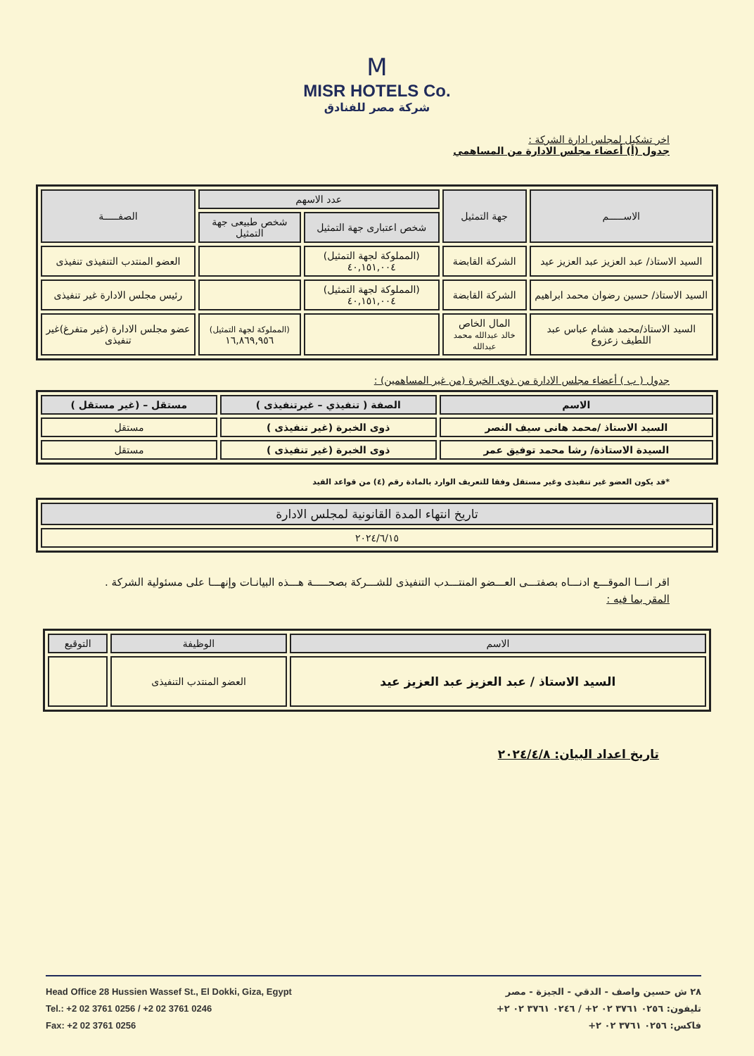M
MISR HOTELS Co.
شركة مصر للفنادق
اخر تشكيل لمجلس ادارة الشركة :
جدول (أ) أعضاء مجلس الادارة من المساهمي
| الاســـــم | جهة التمثيل | عدد الاسهم | | الصفـــــة |
| --- | --- | --- | --- | --- |
| | | شخص اعتبارى جهة التمثيل | شخص طبيعى جهة التمثيل | |
| السيد الاستاذ/ عبد العزيز عبد العزيز عيد | الشركة القابضة | (المملوكة لجهة التمثيل) ٤٠,١٥١,٠٠٤ | | العضو المنتدب التنفيذى تنفيذى |
| السيد الاستاذ/ حسين رضوان محمد ابراهيم | الشركة القابضة | (المملوكة لجهة التمثيل) ٤٠,١٥١,٠٠٤ | | رئيس مجلس الادارة غير تنفيذى |
| السيد الاستاذ/محمد هشام عباس عبد اللطيف زعزوع | المال الخاص خالد عبدالله محمد عبدالله | | (المملوكة لجهة التمثيل) ١٦,٨٦٩,٩٥٦ | عضو مجلس الادارة (غير متفرغ)غير تنفيذى |
جدول ( ب ) أعضاء مجلس الادارة من ذوى الخبرة (من غير المساهمين) :
| الاسم | الصفة ( تنفيذي – غيرتنفيذى ) | مستقل – (غير مستقل ) |
| --- | --- | --- |
| السيد الاستاذ /محمد هانى سيف النصر | ذوى الخبرة (غير تنفيذى ) | مستقل |
| السيدة الاستاذة/ رشا محمد توفيق عمر | ذوى الخبرة (غير تنفيذى ) | مستقل |
*قد يكون العضو غير تنفيذى وغير مستقل وفقا للتعريف الوارد بالمادة رقم (٤) من قواعد القيد
| تاريخ انتهاء المدة القانونية لمجلس الادارة |
| --- |
| ٢٠٢٤/٦/١٥ |
اقر انـــا الموقـــع ادنـــاه بصفتـــى العـــضو المنتـــدب التنفيذى للشـــركة بصحـــــة هـــذه البيانـات وإنهـــا على مسئولية الشركة .
المقر بما فيه :
| الاسم | الوظيفة | التوقيع |
| --- | --- | --- |
| السيد الاستاذ / عبد العزيز عبد العزيز عيد | العضو المنتدب التنفيذى | |
تاريخ اعداد البيان: ٢٠٢٤/٤/٨
Head Office 28 Hussien Wassef St., El Dokki, Giza, Egypt
Tel.: +2 02 3761 0256 / +2 02 3761 0246
Fax: +2 02 3761 0256
٢٨ ش حسين واصف - الدقي - الجيزة - مصر
تليفون: ٠٢٥٦ ٣٧٦١ ٠٢ ٢+ / ٠٢٤٦ ٣٧٦١ ٠٢ ٢+
فاكس: ٠٢٥٦ ٣٧٦١ ٠٢ ٢+